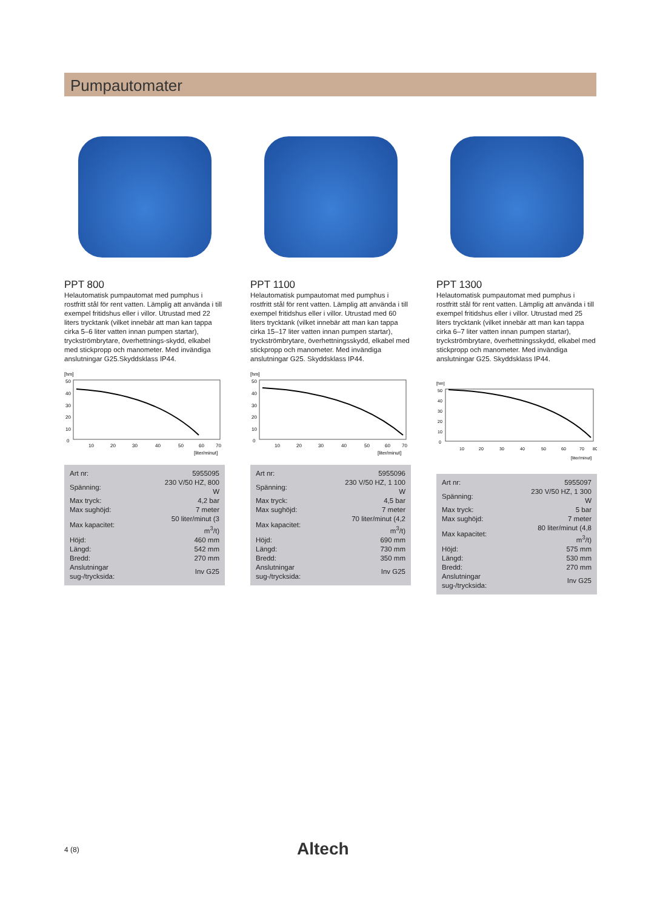Pumpautomater
PPT 800
Helautomatisk pumpautomat med pumphus i rostfritt stål för rent vatten. Lämplig att använda i till exempel fritidshus eller i villor. Utrustad med 22 liters trycktank (vilket innebär att man kan tappa cirka 5–6 liter vatten innan pumpen startar), tryckströmbrytare, överhettnings-skydd, elkabel med stickpropp och manometer. Med invändiga anslutningar G25.Skyddsklass IP44.
[hm]
50
40
30
20
10
0
10
20
30
40
50
60
70
[liter/minut]
| Art nr: | 5955095 |
| Spänning: | 230 V/50 HZ, 800 W |
| Max tryck: | 4,2 bar |
| Max sughöjd: | 7 meter |
| Max kapacitet: | 50 liter/minut (3 m<sup>3</sup>/t) |
| Höjd: | 460 mm |
| Längd: | 542 mm |
| Bredd: | 270 mm |
| Anslutningar sug-/trycksida: | Inv G25 |
PPT 1100
Helautomatisk pumpautomat med pumphus i rostfritt stål för rent vatten. Lämplig att använda i till exempel fritidshus eller i villor. Utrustad med 60 liters trycktank (vilket innebär att man kan tappa cirka 15–17 liter vatten innan pumpen startar), tryckströmbrytare, överhettningsskydd, elkabel med stickpropp och manometer. Med invändiga anslutningar G25. Skyddsklass IP44.
[hm]
50
40
30
20
10
0
10
20
30
40
50
60
70
[liter/minut]
| Art nr: | 5955096 |
| Spänning: | 230 V/50 HZ, 1 100 W |
| Max tryck: | 4,5 bar |
| Max sughöjd: | 7 meter |
| Max kapacitet: | 70 liter/minut (4,2 m<sup>3</sup>/t) |
| Höjd: | 690 mm |
| Längd: | 730 mm |
| Bredd: | 350 mm |
| Anslutningar sug-/trycksida: | Inv G25 |
PPT 1300
Helautomatisk pumpautomat med pumphus i rostfritt stål för rent vatten. Lämplig att använda i till exempel fritidshus eller i villor. Utrustad med 25 liters trycktank (vilket innebär att man kan tappa cirka 6–7 liter vatten innan pumpen startar), tryckströmbrytare, överhettningsskydd, elkabel med stickpropp och manometer. Med invändiga anslutningar G25. Skyddsklass IP44.
[hm]
50
40
30
20
10
0
10
20
30
40
50
60
70
80
[liter/minut]
| Art nr: | 5955097 |
| Spänning: | 230 V/50 HZ, 1 300 W |
| Max tryck: | 5 bar |
| Max sughöjd: | 7 meter |
| Max kapacitet: | 80 liter/minut (4,8 m<sup>3</sup>/t) |
| Höjd: | 575 mm |
| Längd: | 530 mm |
| Bredd: | 270 mm |
| Anslutningar sug-/trycksida: | Inv G25 |
4 (8) Altech